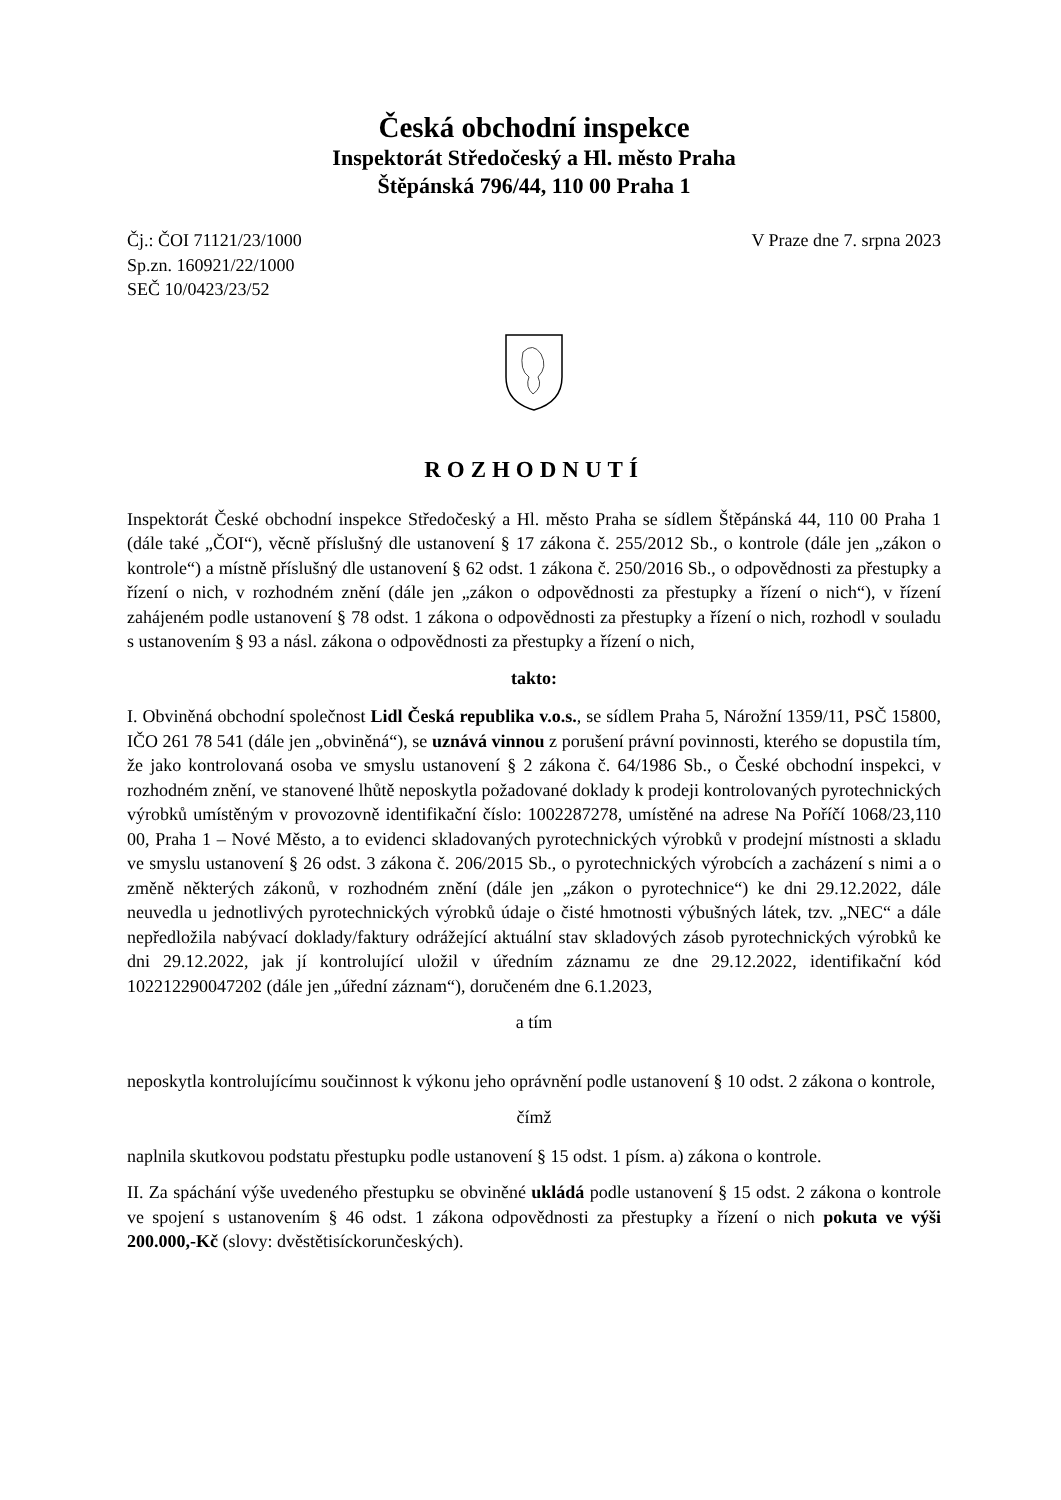Česká obchodní inspekce
Inspektorát Středočeský a Hl. město Praha
Štěpánská 796/44, 110 00 Praha 1
Čj.: ČOI 71121/23/1000
Sp.zn. 160921/22/1000
SEČ 10/0423/23/52
V Praze dne 7. srpna 2023
ROZHODNUTÍ
Inspektorát České obchodní inspekce Středočeský a Hl. město Praha se sídlem Štěpánská 44, 110 00 Praha 1 (dále také „ČOI“), věcně příslušný dle ustanovení § 17 zákona č. 255/2012 Sb., o kontrole (dále jen „zákon o kontrole“) a místně příslušný dle ustanovení § 62 odst. 1 zákona č. 250/2016 Sb., o odpovědnosti za přestupky a řízení o nich, v rozhodném znění (dále jen „zákon o odpovědnosti za přestupky a řízení o nich“), v řízení zahájeném podle ustanovení § 78 odst. 1 zákona o odpovědnosti za přestupky a řízení o nich, rozhodl v souladu s ustanovením § 93 a násl. zákona o odpovědnosti za přestupky a řízení o nich,
takto:
I. Obviněná obchodní společnost Lidl Česká republika v.o.s., se sídlem Praha 5, Nárožní 1359/11, PSČ 15800, IČO 261 78 541 (dále jen „obviněná“), se uznává vinnou z porušení právní povinnosti, kterého se dopustila tím, že jako kontrolovaná osoba ve smyslu ustanovení § 2 zákona č. 64/1986 Sb., o České obchodní inspekci, v rozhodném znění, ve stanovené lhůtě neposkytla požadované doklady k prodeji kontrolovaných pyrotechnických výrobků umístěným v provozovně identifikační číslo: 1002287278, umístěné na adrese Na Poříčí 1068/23,110 00, Praha 1 – Nové Město, a to evidenci skladovaných pyrotechnických výrobků v prodejní místnosti a skladu ve smyslu ustanovení § 26 odst. 3 zákona č. 206/2015 Sb., o pyrotechnických výrobcích a zacházení s nimi a o změně některých zákonů, v rozhodném znění (dále jen „zákon o pyrotechnice“) ke dni 29.12.2022, dále neuvedla u jednotlivých pyrotechnických výrobků údaje o čisté hmotnosti výbušných látek, tzv. „NEC“ a dále nepředložila nabývací doklady/faktury odrážející aktuální stav skladových zásob pyrotechnických výrobků ke dni 29.12.2022, jak jí kontrolující uložil v úředním záznamu ze dne 29.12.2022, identifikační kód 102212290047202 (dále jen „úřední záznam“), doručeném dne 6.1.2023,
a tím
neposkytla kontrolujícímu součinnost k výkonu jeho oprávnění podle ustanovení § 10 odst. 2 zákona o kontrole,
čímž
naplnila skutkovou podstatu přestupku podle ustanovení § 15 odst. 1 písm. a) zákona o kontrole.
II. Za spáchání výše uvedeného přestupku se obviněné ukládá podle ustanovení § 15 odst. 2 zákona o kontrole ve spojení s ustanovením § 46 odst. 1 zákona odpovědnosti za přestupky a řízení o nich pokuta ve výši 200.000,-Kč (slovy: dvěstětisíckorunčeských).